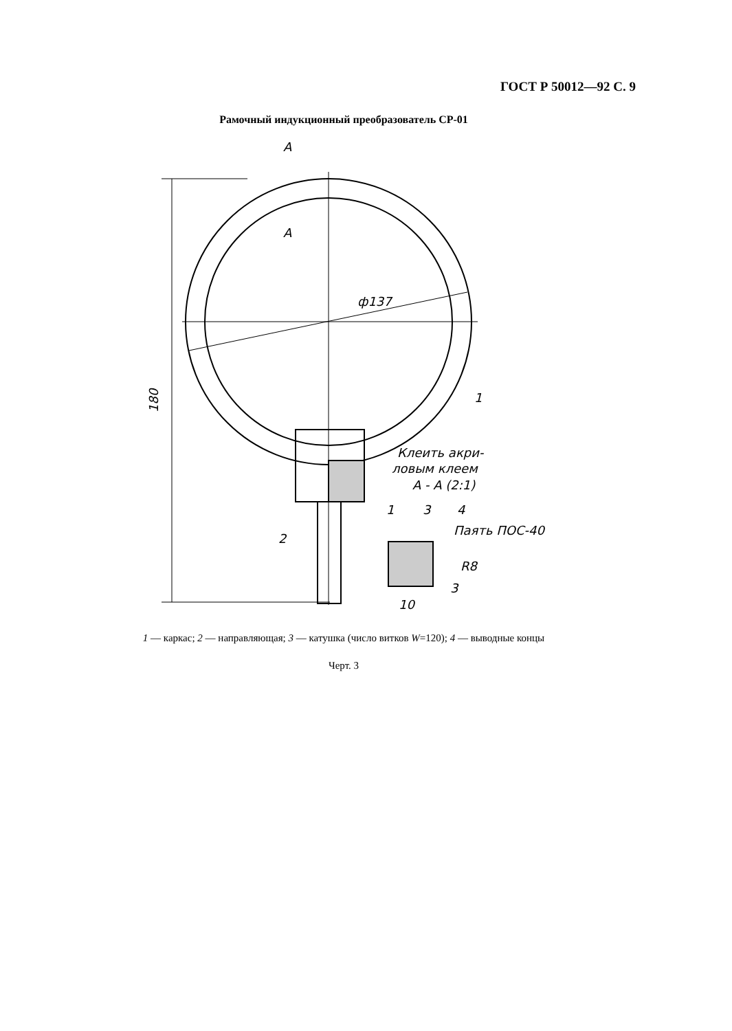ГОСТ Р 50012—92 С. 9
Рамочный индукционный преобразователь СР-01
А
А
ф137
180
1
2
Клеить акри-
ловым клеем
А - А (2:1)
1
3
4
Паять ПОС-40
R8
3
10
1 — каркас; 2 — направляющая; 3 — катушка (число витков W=120); 4 — выводные концы
Черт. 3